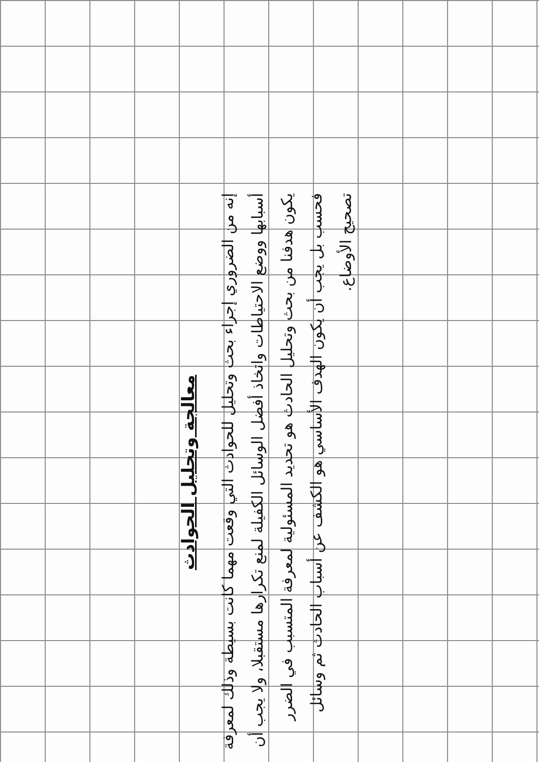معالجة وتحليل الحوادث
إنه من الضروري إجراء بحث وتحليل للحوادث التي وقعت مهما كانت بسيطة وذلك لمعرفة أسبابها ووضع الاحتياطات واتخاذ أفضل الوسائل الكفيلة لمنع تكرارها مستقبلا، ولا يجب أن يكون هدفنا من بحث وتحليل الحادث هو تحديد المسئولية لمعرفة المتسبب في الضرر فحسب بل يجب أن يكون الهدف الأساسي هو الكشف عن أسباب الحادث ثم وسائل تصحيح الأوضاع.